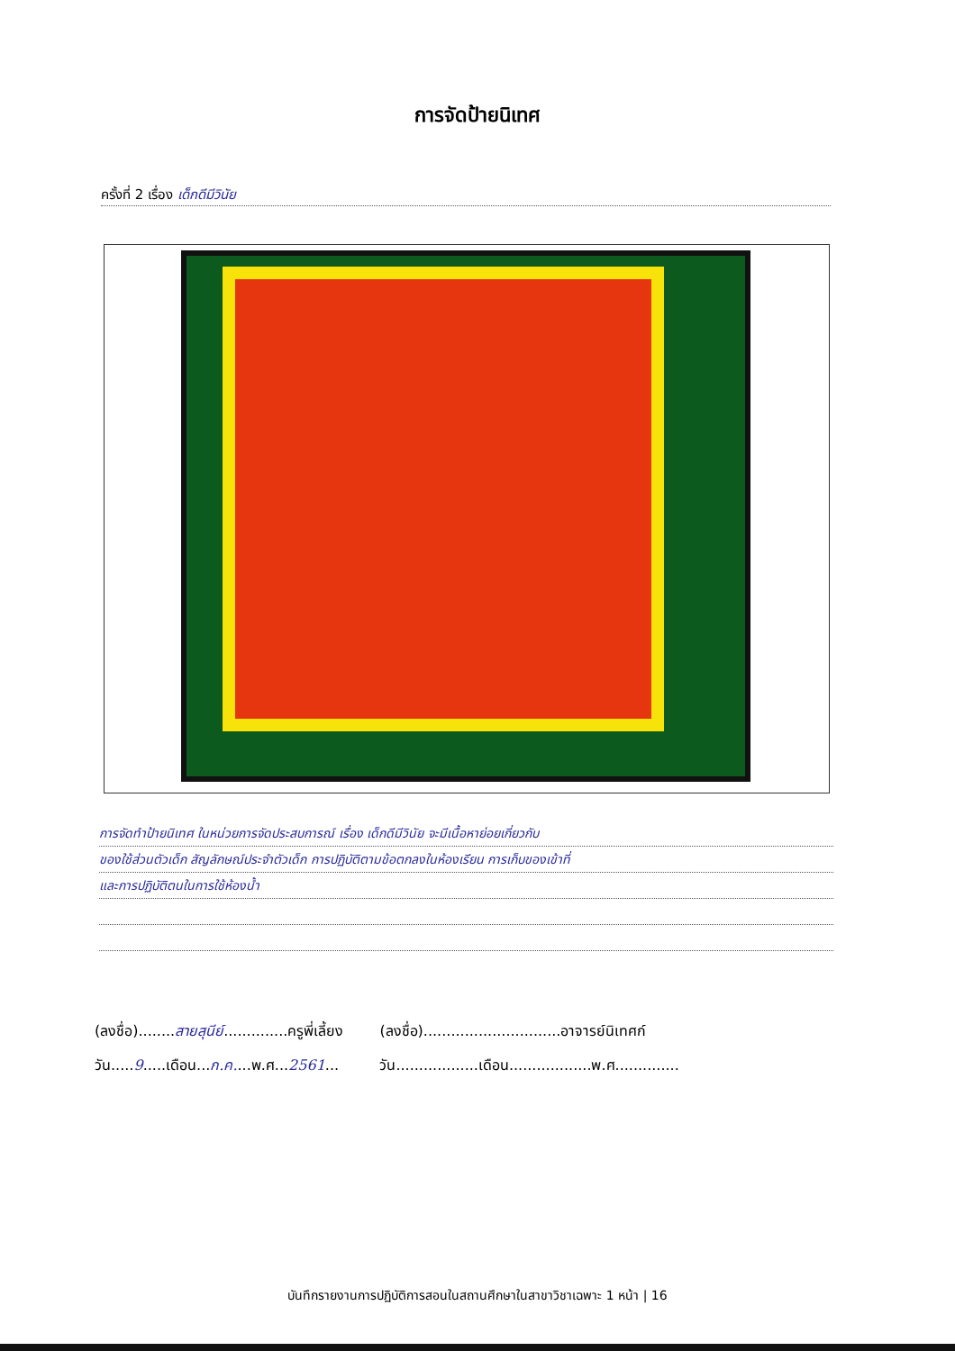การจัดป้ายนิเทศ
ครั้งที่ 2 เรื่อง เด็กดีมีวินัย
การจัดทำป้ายนิเทศ ในหน่วยการจัดประสบการณ์ เรื่อง เด็กดีมีวินัย จะมีเนื้อหาย่อยเกี่ยวกับ
ของใช้ส่วนตัวเด็ก สัญลักษณ์ประจำตัวเด็ก การปฏิบัติตามข้อตกลงในห้องเรียน การเก็บของเข้าที่
และการปฏิบัติตนในการใช้ห้องน้ำ
(ลงชื่อ)........สายสุนีย์..............ครูพี่เลี้ยง
วัน.....9.....เดือน...ก.ค....พ.ศ...2561...
(ลงชื่อ)..............................อาจารย์นิเทศก์
วัน..................เดือน..................พ.ศ..............
บันทึกรายงานการปฏิบัติการสอนในสถานศึกษาในสาขาวิชาเฉพาะ 1 หน้า | 16